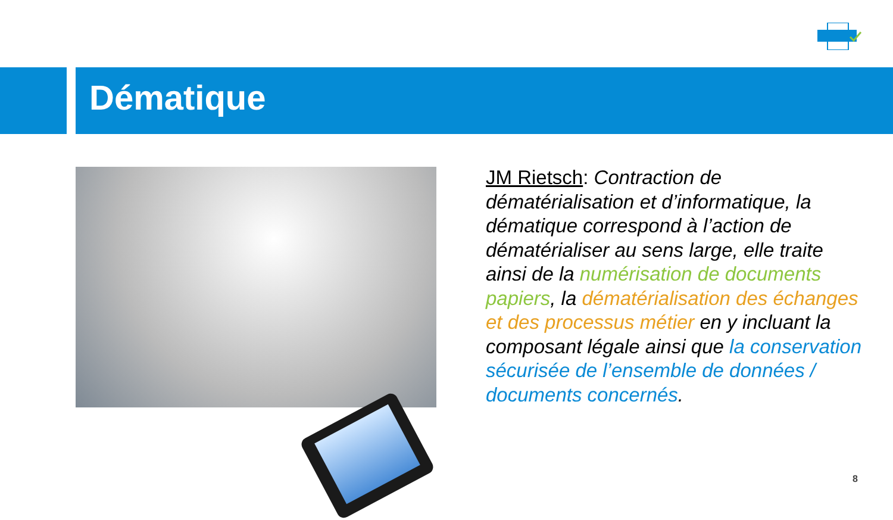Dématique
JM Rietsch: Contraction de dématérialisation et d’informatique, la dématique correspond à l’action de dématérialiser au sens large, elle traite ainsi de la numérisation de documents papiers, la dématérialisation des échanges et des processus métier en y incluant la composant légale ainsi que la conservation sécurisée de l’ensemble de données / documents concernés.
8